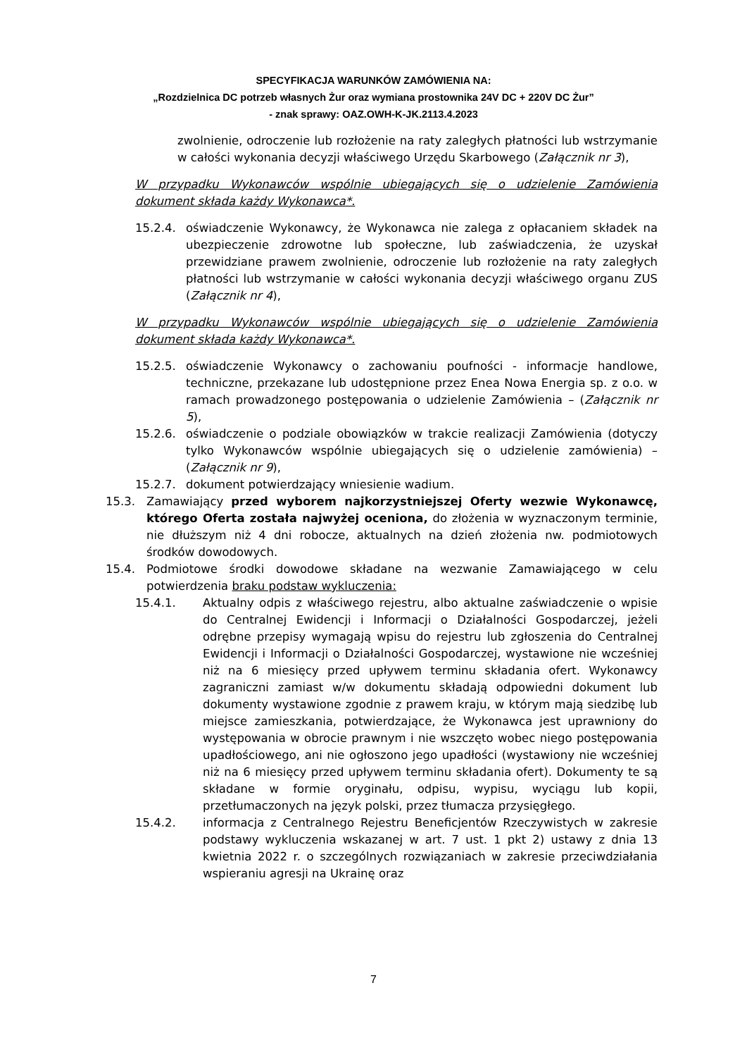SPECYFIKACJA WARUNKÓW ZAMÓWIENIA NA:
„Rozdzielnica DC potrzeb własnych Żur oraz wymiana prostownika 24V DC + 220V DC Żur”
- znak sprawy: OAZ.OWH-K-JK.2113.4.2023
zwolnienie, odroczenie lub rozłożenie na raty zaległych płatności lub wstrzymanie w całości wykonania decyzji właściwego Urzędu Skarbowego (Załącznik nr 3),
W przypadku Wykonawców wspólnie ubiegających się o udzielenie Zamówienia dokument składa każdy Wykonawca*.
15.2.4. oświadczenie Wykonawcy, że Wykonawca nie zalega z opłacaniem składek na ubezpieczenie zdrowotne lub społeczne, lub zaświadczenia, że uzyskał przewidziane prawem zwolnienie, odroczenie lub rozłożenie na raty zaległych płatności lub wstrzymanie w całości wykonania decyzji właściwego organu ZUS (Załącznik nr 4),
W przypadku Wykonawców wspólnie ubiegających się o udzielenie Zamówienia dokument składa każdy Wykonawca*.
15.2.5. oświadczenie Wykonawcy o zachowaniu poufności - informacje handlowe, techniczne, przekazane lub udostępnione przez Enea Nowa Energia sp. z o.o. w ramach prowadzonego postępowania o udzielenie Zamówienia – (Załącznik nr 5),
15.2.6. oświadczenie o podziale obowiązków w trakcie realizacji Zamówienia (dotyczy tylko Wykonawców wspólnie ubiegających się o udzielenie zamówienia) – (Załącznik nr 9),
15.2.7. dokument potwierdzający wniesienie wadium.
15.3. Zamawiający przed wyborem najkorzystniejszej Oferty wezwie Wykonawcę, którego Oferta została najwyżej oceniona, do złożenia w wyznaczonym terminie, nie dłuższym niż 4 dni robocze, aktualnych na dzień złożenia nw. podmiotowych środków dowodowych.
15.4. Podmiotowe środki dowodowe składane na wezwanie Zamawiającego w celu potwierdzenia braku podstaw wykluczenia:
15.4.1. Aktualny odpis z właściwego rejestru, albo aktualne zaświadczenie o wpisie do Centralnej Ewidencji i Informacji o Działalności Gospodarczej, jeżeli odrębne przepisy wymagają wpisu do rejestru lub zgłoszenia do Centralnej Ewidencji i Informacji o Działalności Gospodarczej, wystawione nie wcześniej niż na 6 miesięcy przed upływem terminu składania ofert. Wykonawcy zagraniczni zamiast w/w dokumentu składają odpowiedni dokument lub dokumenty wystawione zgodnie z prawem kraju, w którym mają siedzibę lub miejsce zamieszkania, potwierdzające, że Wykonawca jest uprawniony do występowania w obrocie prawnym i nie wszczęto wobec niego postępowania upadłościowego, ani nie ogłoszono jego upadłości (wystawiony nie wcześniej niż na 6 miesięcy przed upływem terminu składania ofert). Dokumenty te są składane w formie oryginału, odpisu, wypisu, wyciągu lub kopii, przetłumaczonych na język polski, przez tłumacza przysięgłego.
15.4.2. informacja z Centralnego Rejestru Beneficjentów Rzeczywistych w zakresie podstawy wykluczenia wskazanej w art. 7 ust. 1 pkt 2) ustawy z dnia 13 kwietnia 2022 r. o szczególnych rozwiązaniach w zakresie przeciwdziałania wspieraniu agresji na Ukrainę oraz
7